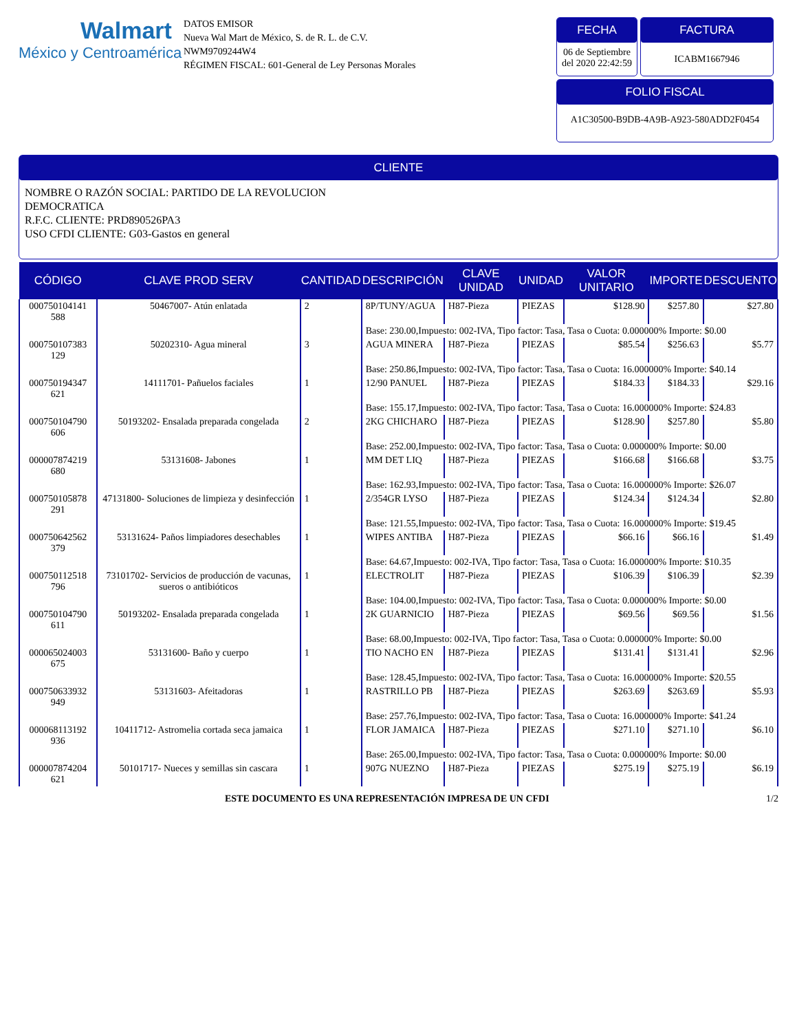Walmart
México y Centroamérica
DATOS EMISOR
Nueva Wal Mart de México, S. de R. L. de C.V.
NWM9709244W4
RÉGIMEN FISCAL: 601-General de Ley Personas Morales
FECHA
06 de Septiembre del 2020 22:42:59
FACTURA
ICABM1667946
FOLIO FISCAL
A1C30500-B9DB-4A9B-A923-580ADD2F0454
CLIENTE
NOMBRE O RAZÓN SOCIAL: PARTIDO DE LA REVOLUCION
DEMOCRATICA
R.F.C. CLIENTE: PRD890526PA3
USO CFDI CLIENTE: G03-Gastos en general
| CÓDIGO | CLAVE PROD SERV | CANTIDAD | DESCRIPCIÓN | CLAVE UNIDAD | UNIDAD | VALOR UNITARIO | IMPORTE | DESCUENTO |
| --- | --- | --- | --- | --- | --- | --- | --- | --- |
| 000750104141 588 | 50467007- Atún enlatada | 2 | 8P/TUNY/AGUA | H87-Pieza | PIEZAS | $128.90 | $257.80 | $27.80 |
| | | | Base: 230.00,Impuesto: 002-IVA, Tipo factor: Tasa, Tasa o Cuota: 0.000000% Importe: $0.00 | | | | | |
| 000750107383 129 | 50202310- Agua mineral | 3 | AGUA MINERA | H87-Pieza | PIEZAS | $85.54 | $256.63 | $5.77 |
| | | | Base: 250.86,Impuesto: 002-IVA, Tipo factor: Tasa, Tasa o Cuota: 16.000000% Importe: $40.14 | | | | | |
| 000750194347 621 | 14111701- Pañuelos faciales | 1 | 12/90 PANUEL | H87-Pieza | PIEZAS | $184.33 | $184.33 | $29.16 |
| | | | Base: 155.17,Impuesto: 002-IVA, Tipo factor: Tasa, Tasa o Cuota: 16.000000% Importe: $24.83 | | | | | |
| 000750104790 606 | 50193202- Ensalada preparada congelada | 2 | 2KG CHICHARO | H87-Pieza | PIEZAS | $128.90 | $257.80 | $5.80 |
| | | | Base: 252.00,Impuesto: 002-IVA, Tipo factor: Tasa, Tasa o Cuota: 0.000000% Importe: $0.00 | | | | | |
| 000007874219 680 | 53131608- Jabones | 1 | MM DET LIQ | H87-Pieza | PIEZAS | $166.68 | $166.68 | $3.75 |
| | | | Base: 162.93,Impuesto: 002-IVA, Tipo factor: Tasa, Tasa o Cuota: 16.000000% Importe: $26.07 | | | | | |
| 000750105878 291 | 47131800- Soluciones de limpieza y desinfección | 1 | 2/354GR LYSO | H87-Pieza | PIEZAS | $124.34 | $124.34 | $2.80 |
| | | | Base: 121.55,Impuesto: 002-IVA, Tipo factor: Tasa, Tasa o Cuota: 16.000000% Importe: $19.45 | | | | | |
| 000750642562 379 | 53131624- Paños limpiadores desechables | 1 | WIPES ANTIBA | H87-Pieza | PIEZAS | $66.16 | $66.16 | $1.49 |
| | | | Base: 64.67,Impuesto: 002-IVA, Tipo factor: Tasa, Tasa o Cuota: 16.000000% Importe: $10.35 | | | | | |
| 000750112518 796 | 73101702- Servicios de producción de vacunas, sueros o antibióticos | 1 | ELECTROLIT | H87-Pieza | PIEZAS | $106.39 | $106.39 | $2.39 |
| | | | Base: 104.00,Impuesto: 002-IVA, Tipo factor: Tasa, Tasa o Cuota: 0.000000% Importe: $0.00 | | | | | |
| 000750104790 611 | 50193202- Ensalada preparada congelada | 1 | 2K GUARNICIO | H87-Pieza | PIEZAS | $69.56 | $69.56 | $1.56 |
| | | | Base: 68.00,Impuesto: 002-IVA, Tipo factor: Tasa, Tasa o Cuota: 0.000000% Importe: $0.00 | | | | | |
| 000065024003 675 | 53131600- Baño y cuerpo | 1 | TIO NACHO EN | H87-Pieza | PIEZAS | $131.41 | $131.41 | $2.96 |
| | | | Base: 128.45,Impuesto: 002-IVA, Tipo factor: Tasa, Tasa o Cuota: 16.000000% Importe: $20.55 | | | | | |
| 000750633932 949 | 53131603- Afeitadoras | 1 | RASTRILLO PB | H87-Pieza | PIEZAS | $263.69 | $263.69 | $5.93 |
| | | | Base: 257.76,Impuesto: 002-IVA, Tipo factor: Tasa, Tasa o Cuota: 16.000000% Importe: $41.24 | | | | | |
| 000068113192 936 | 10411712- Astromelia cortada seca jamaica | 1 | FLOR JAMAICA | H87-Pieza | PIEZAS | $271.10 | $271.10 | $6.10 |
| | | | Base: 265.00,Impuesto: 002-IVA, Tipo factor: Tasa, Tasa o Cuota: 0.000000% Importe: $0.00 | | | | | |
| 000007874204 621 | 50101717- Nueces y semillas sin cascara | 1 | 907G NUEZNO | H87-Pieza | PIEZAS | $275.19 | $275.19 | $6.19 |
ESTE DOCUMENTO ES UNA REPRESENTACIÓN IMPRESA DE UN CFDI 1/2